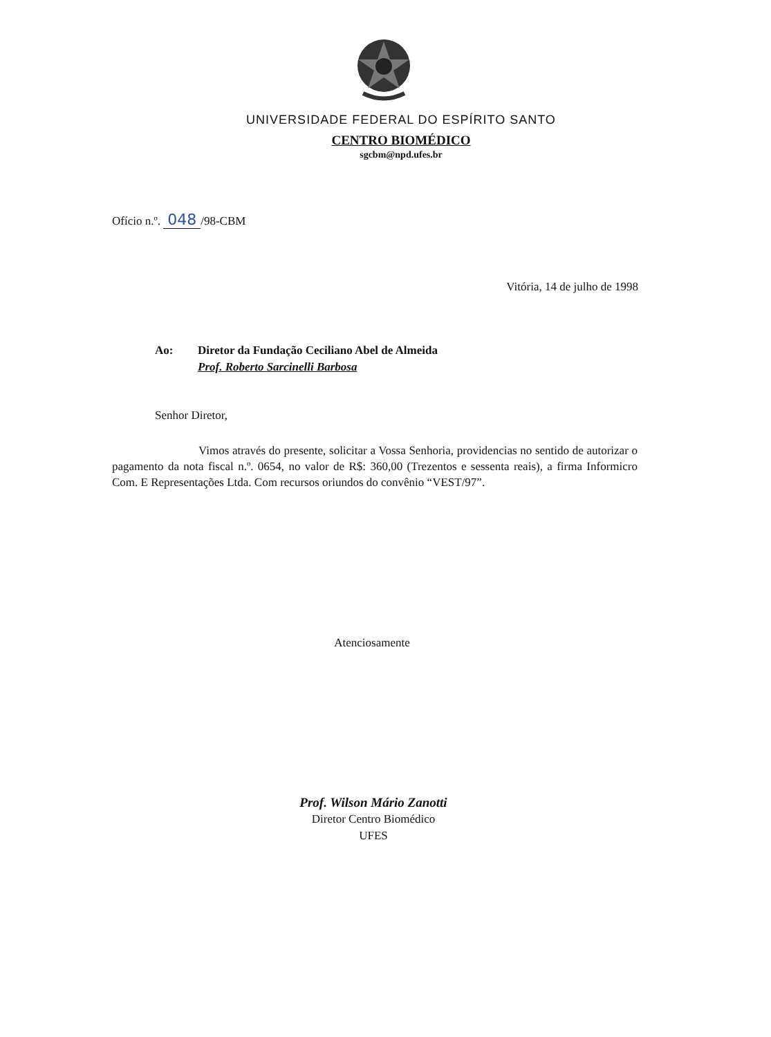UNIVERSIDADE FEDERAL DO ESPÍRITO SANTO
CENTRO BIOMÉDICO
sgcbm@npd.ufes.br
Ofício n.º. 048 /98-CBM
Vitória, 14 de julho de 1998
| Ao: | Diretor da Fundação Ceciliano Abel de Almeida |
| | Prof. Roberto Sarcinelli Barbosa |
Senhor Diretor,
Vimos através do presente, solicitar a Vossa Senhoria, providencias no sentido de autorizar o pagamento da nota fiscal n.º. 0654, no valor de R$: 360,00 (Trezentos e sessenta reais), a firma Informicro Com. E Representações Ltda. Com recursos oriundos do convênio “VEST/97”.
Atenciosamente
Prof. Wilson Mário Zanotti
Diretor Centro Biomédico
UFES